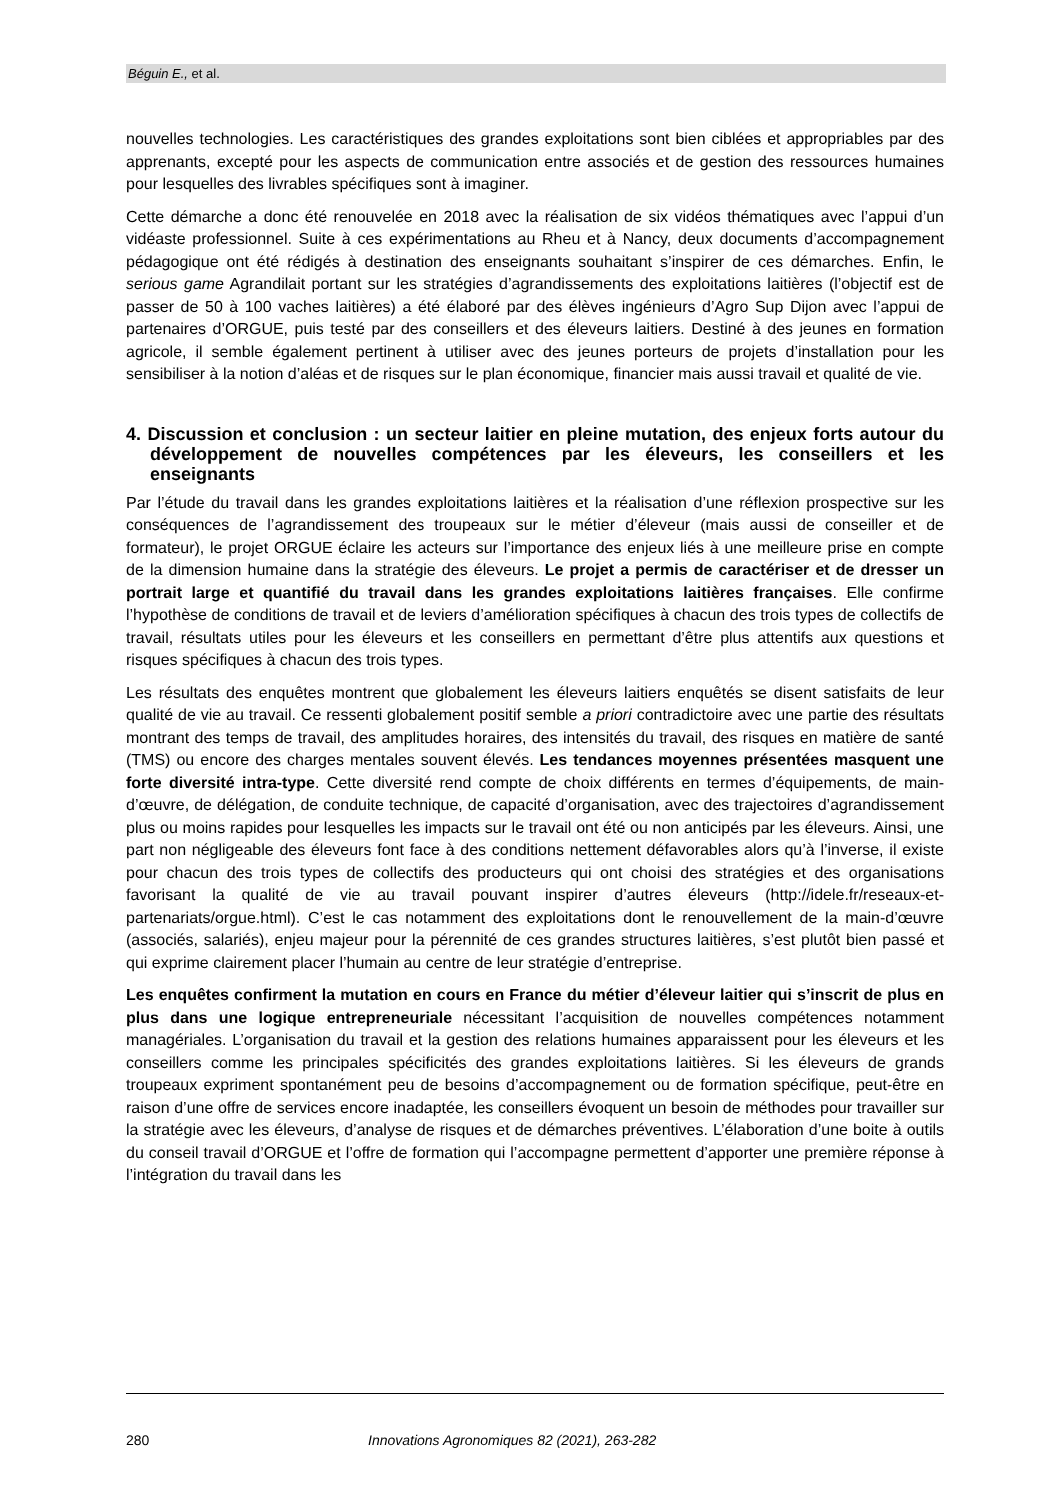Béguin E., et al.
nouvelles technologies. Les caractéristiques des grandes exploitations sont bien ciblées et appropriables par des apprenants, excepté pour les aspects de communication entre associés et de gestion des ressources humaines pour lesquelles des livrables spécifiques sont à imaginer.
Cette démarche a donc été renouvelée en 2018 avec la réalisation de six vidéos thématiques avec l’appui d’un vidéaste professionnel. Suite à ces expérimentations au Rheu et à Nancy, deux documents d’accompagnement pédagogique ont été rédigés à destination des enseignants souhaitant s’inspirer de ces démarches. Enfin, le serious game Agrandilait portant sur les stratégies d’agrandissements des exploitations laitières (l’objectif est de passer de 50 à 100 vaches laitières) a été élaboré par des élèves ingénieurs d’Agro Sup Dijon avec l’appui de partenaires d’ORGUE, puis testé par des conseillers et des éleveurs laitiers. Destiné à des jeunes en formation agricole, il semble également pertinent à utiliser avec des jeunes porteurs de projets d’installation pour les sensibiliser à la notion d’aléas et de risques sur le plan économique, financier mais aussi travail et qualité de vie.
4. Discussion et conclusion : un secteur laitier en pleine mutation, des enjeux forts autour du développement de nouvelles compétences par les éleveurs, les conseillers et les enseignants
Par l’étude du travail dans les grandes exploitations laitières et la réalisation d’une réflexion prospective sur les conséquences de l’agrandissement des troupeaux sur le métier d’éleveur (mais aussi de conseiller et de formateur), le projet ORGUE éclaire les acteurs sur l’importance des enjeux liés à une meilleure prise en compte de la dimension humaine dans la stratégie des éleveurs. Le projet a permis de caractériser et de dresser un portrait large et quantifié du travail dans les grandes exploitations laitières françaises. Elle confirme l’hypothèse de conditions de travail et de leviers d’amélioration spécifiques à chacun des trois types de collectifs de travail, résultats utiles pour les éleveurs et les conseillers en permettant d’être plus attentifs aux questions et risques spécifiques à chacun des trois types.
Les résultats des enquêtes montrent que globalement les éleveurs laitiers enquêtés se disent satisfaits de leur qualité de vie au travail. Ce ressenti globalement positif semble a priori contradictoire avec une partie des résultats montrant des temps de travail, des amplitudes horaires, des intensités du travail, des risques en matière de santé (TMS) ou encore des charges mentales souvent élevés. Les tendances moyennes présentées masquent une forte diversité intra-type. Cette diversité rend compte de choix différents en termes d’équipements, de main-d’œuvre, de délégation, de conduite technique, de capacité d’organisation, avec des trajectoires d’agrandissement plus ou moins rapides pour lesquelles les impacts sur le travail ont été ou non anticipés par les éleveurs. Ainsi, une part non négligeable des éleveurs font face à des conditions nettement défavorables alors qu’à l’inverse, il existe pour chacun des trois types de collectifs des producteurs qui ont choisi des stratégies et des organisations favorisant la qualité de vie au travail pouvant inspirer d’autres éleveurs (http://idele.fr/reseaux-et-partenariats/orgue.html). C’est le cas notamment des exploitations dont le renouvellement de la main-d’œuvre (associés, salariés), enjeu majeur pour la pérennité de ces grandes structures laitières, s’est plutôt bien passé et qui exprime clairement placer l’humain au centre de leur stratégie d’entreprise.
Les enquêtes confirment la mutation en cours en France du métier d’éleveur laitier qui s’inscrit de plus en plus dans une logique entrepreneuriale nécessitant l’acquisition de nouvelles compétences notamment managériales. L’organisation du travail et la gestion des relations humaines apparaissent pour les éleveurs et les conseillers comme les principales spécificités des grandes exploitations laitières. Si les éleveurs de grands troupeaux expriment spontanément peu de besoins d’accompagnement ou de formation spécifique, peut-être en raison d’une offre de services encore inadaptée, les conseillers évoquent un besoin de méthodes pour travailler sur la stratégie avec les éleveurs, d’analyse de risques et de démarches préventives. L’élaboration d’une boite à outils du conseil travail d’ORGUE et l’offre de formation qui l’accompagne permettent d’apporter une première réponse à l’intégration du travail dans les
280 Innovations Agronomiques 82 (2021), 263-282